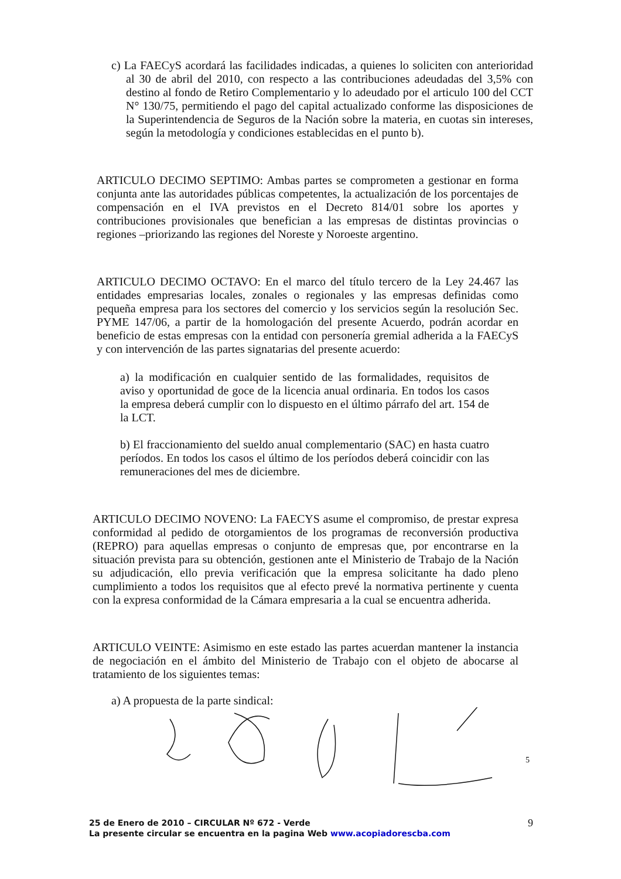c) La FAECyS acordará las facilidades indicadas, a quienes lo soliciten con anterioridad al 30 de abril del 2010, con respecto a las contribuciones adeudadas del 3,5% con destino al fondo de Retiro Complementario y lo adeudado por el articulo 100 del CCT N° 130/75, permitiendo el pago del capital actualizado conforme las disposiciones de la Superintendencia de Seguros de la Nación sobre la materia, en cuotas sin intereses, según la metodología y condiciones establecidas en el punto b).
ARTICULO DECIMO SEPTIMO: Ambas partes se comprometen a gestionar en forma conjunta ante las autoridades públicas competentes, la actualización de los porcentajes de compensación en el IVA previstos en el Decreto 814/01 sobre los aportes y contribuciones provisionales que benefician a las empresas de distintas provincias o regiones –priorizando las regiones del Noreste y Noroeste argentino.
ARTICULO DECIMO OCTAVO: En el marco del título tercero de la Ley 24.467 las entidades empresarias locales, zonales o regionales y las empresas definidas como pequeña empresa para los sectores del comercio y los servicios según la resolución Sec. PYME 147/06, a partir de la homologación del presente Acuerdo, podrán acordar en beneficio de estas empresas con la entidad con personería gremial adherida a la FAECyS y con intervención de las partes signatarias del presente acuerdo:
a) la modificación en cualquier sentido de las formalidades, requisitos de aviso y oportunidad de goce de la licencia anual ordinaria. En todos los casos la empresa deberá cumplir con lo dispuesto en el último párrafo del art. 154 de la LCT.
b) El fraccionamiento del sueldo anual complementario (SAC) en hasta cuatro períodos. En todos los casos el último de los períodos deberá coincidir con las remuneraciones del mes de diciembre.
ARTICULO DECIMO NOVENO: La FAECYS asume el compromiso, de prestar expresa conformidad al pedido de otorgamientos de los programas de reconversión productiva (REPRO) para aquellas empresas o conjunto de empresas que, por encontrarse en la situación prevista para su obtención, gestionen ante el Ministerio de Trabajo de la Nación su adjudicación, ello previa verificación que la empresa solicitante ha dado pleno cumplimiento a todos los requisitos que al efecto prevé la normativa pertinente y cuenta con la expresa conformidad de la Cámara empresaria a la cual se encuentra adherida.
ARTICULO VEINTE: Asimismo en este estado las partes acuerdan mantener la instancia de negociación en el ámbito del Ministerio de Trabajo con el objeto de abocarse al tratamiento de los siguientes temas:
a) A propuesta de la parte sindical:
5
25 de Enero de 2010 – CIRCULAR Nº 672 - Verde 9
La presente circular se encuentra en la pagina Web www.acopiadorescba.com